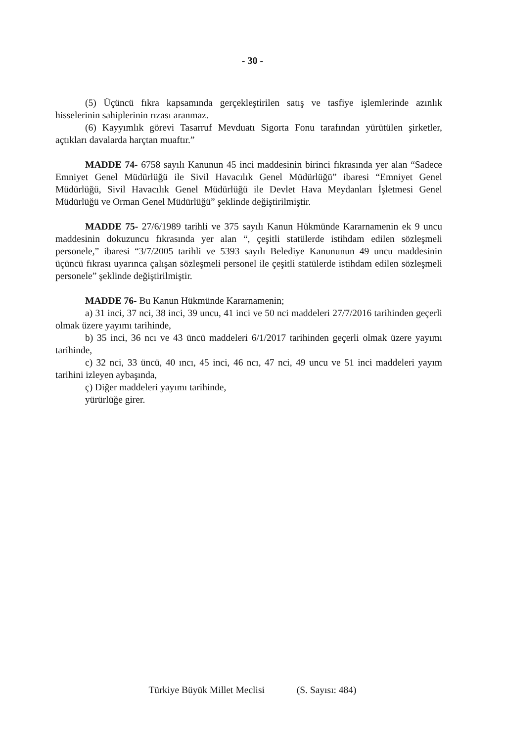- 30 -
(5) Üçüncü fıkra kapsamında gerçekleştirilen satış ve tasfiye işlemlerinde azınlık hisselerinin sahiplerinin rızası aranmaz.
(6) Kayyımlık görevi Tasarruf Mevduatı Sigorta Fonu tarafından yürütülen şirketler, açtıkları davalarda harçtan muaftır.”
MADDE 74- 6758 sayılı Kanunun 45 inci maddesinin birinci fıkrasında yer alan “Sadece Emniyet Genel Müdürlüğü ile Sivil Havacılık Genel Müdürlüğü” ibaresi “Emniyet Genel Müdürlüğü, Sivil Havacılık Genel Müdürlüğü ile Devlet Hava Meydanları İşletmesi Genel Müdürlüğü ve Orman Genel Müdürlüğü” şeklinde değiştirilmiştir.
MADDE 75- 27/6/1989 tarihli ve 375 sayılı Kanun Hükmünde Kararnamenin ek 9 uncu maddesinin dokuzuncu fıkrasında yer alan “, çeşitli statülerde istihdam edilen sözleşmeli personele,” ibaresi “3/7/2005 tarihli ve 5393 sayılı Belediye Kanununun 49 uncu maddesinin üçüncü fıkrası uyarınca çalışan sözleşmeli personel ile çeşitli statülerde istihdam edilen sözleşmeli personele” şeklinde değiştirilmiştir.
MADDE 76- Bu Kanun Hükmünde Kararnamenin;
a) 31 inci, 37 nci, 38 inci, 39 uncu, 41 inci ve 50 nci maddeleri 27/7/2016 tarihinden geçerli olmak üzere yayımı tarihinde,
b) 35 inci, 36 ncı ve 43 üncü maddeleri 6/1/2017 tarihinden geçerli olmak üzere yayımı tarihinde,
c) 32 nci, 33 üncü, 40 ıncı, 45 inci, 46 ncı, 47 nci, 49 uncu ve 51 inci maddeleri yayım tarihini izleyen aybaşında,
ç) Diğer maddeleri yayımı tarihinde,
yürürlüğe girer.
Türkiye Büyük Millet Meclisi (S. Sayısı: 484)